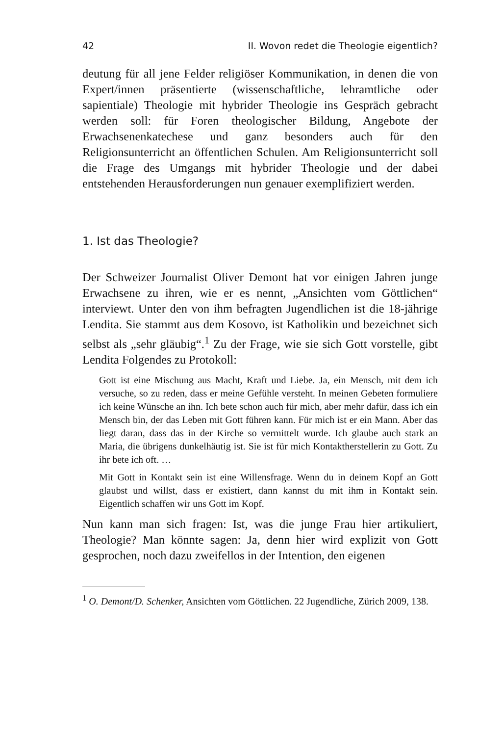42 II. Wovon redet die Theologie eigentlich?
deutung für all jene Felder religiöser Kommunikation, in denen die von Expert/innen präsentierte (wissenschaftliche, lehramtliche oder sapientiale) Theologie mit hybrider Theologie ins Gespräch gebracht werden soll: für Foren theologischer Bildung, Angebote der Erwachsenenkatechese und ganz besonders auch für den Religionsunterricht an öffentlichen Schulen. Am Religionsunterricht soll die Frage des Umgangs mit hybrider Theologie und der dabei entstehenden Herausforderungen nun genauer exemplifiziert werden.
1. Ist das Theologie?
Der Schweizer Journalist Oliver Demont hat vor einigen Jahren junge Erwachsene zu ihren, wie er es nennt, „Ansichten vom Göttlichen“ interviewt. Unter den von ihm befragten Jugendlichen ist die 18-jährige Lendita. Sie stammt aus dem Kosovo, ist Katholikin und bezeichnet sich selbst als „sehr gläubig“.<sup>1</sup> Zu der Frage, wie sie sich Gott vorstelle, gibt Lendita Folgendes zu Protokoll:
Gott ist eine Mischung aus Macht, Kraft und Liebe. Ja, ein Mensch, mit dem ich versuche, so zu reden, dass er meine Gefühle versteht. In meinen Gebeten formuliere ich keine Wünsche an ihn. Ich bete schon auch für mich, aber mehr dafür, dass ich ein Mensch bin, der das Leben mit Gott führen kann. Für mich ist er ein Mann. Aber das liegt daran, dass das in der Kirche so vermittelt wurde. Ich glaube auch stark an Maria, die übrigens dunkelhäutig ist. Sie ist für mich Kontaktherstellerin zu Gott. Zu ihr bete ich oft. …
Mit Gott in Kontakt sein ist eine Willensfrage. Wenn du in deinem Kopf an Gott glaubst und willst, dass er existiert, dann kannst du mit ihm in Kontakt sein. Eigentlich schaffen wir uns Gott im Kopf.
Nun kann man sich fragen: Ist, was die junge Frau hier artikuliert, Theologie? Man könnte sagen: Ja, denn hier wird explizit von Gott gesprochen, noch dazu zweifellos in der Intention, den eigenen
<sup>1</sup> O. Demont/D. Schenker, Ansichten vom Göttlichen. 22 Jugendliche, Zürich 2009, 138.